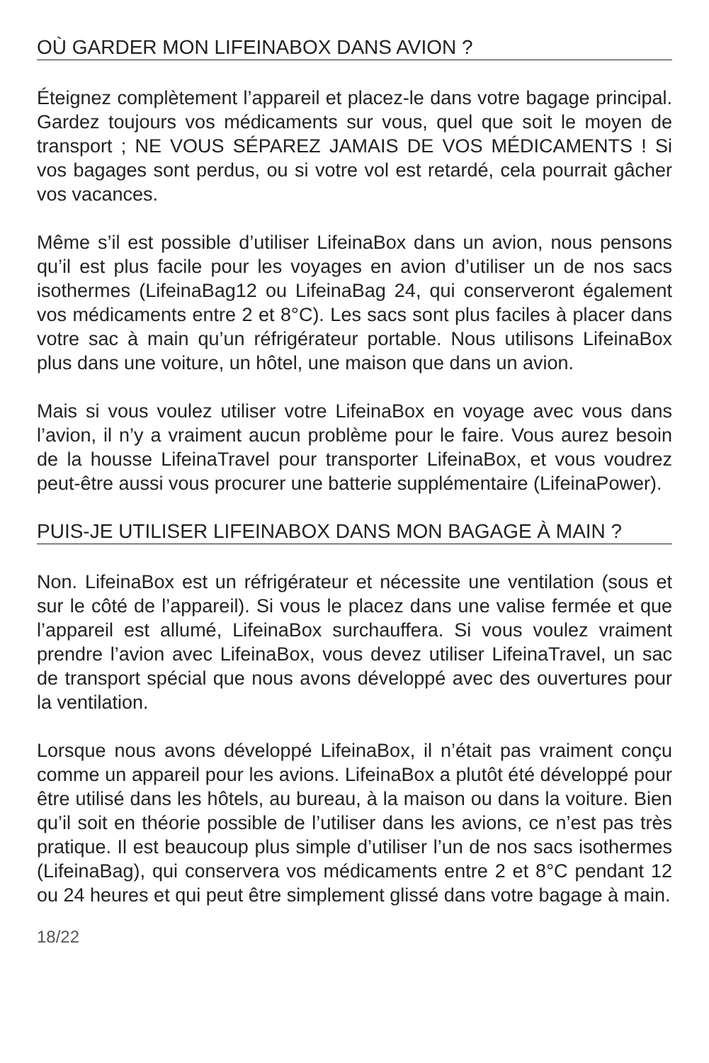OÙ GARDER MON LIFEINABOX DANS AVION ?
Éteignez complètement l’appareil et placez-le dans votre bagage principal. Gardez toujours vos médicaments sur vous, quel que soit le moyen de transport ; NE VOUS SÉPAREZ JAMAIS DE VOS MÉDICAMENTS ! Si vos bagages sont perdus, ou si votre vol est retardé, cela pourrait gâcher vos vacances.
Même s’il est possible d’utiliser LifeinaBox dans un avion, nous pensons qu’il est plus facile pour les voyages en avion d’utiliser un de nos sacs isothermes (LifeinaBag12 ou LifeinaBag 24, qui conserveront également vos médicaments entre 2 et 8°C). Les sacs sont plus faciles à placer dans votre sac à main qu’un réfrigérateur portable. Nous utilisons LifeinaBox plus dans une voiture, un hôtel, une maison que dans un avion.
Mais si vous voulez utiliser votre LifeinaBox en voyage avec vous dans l’avion, il n’y a vraiment aucun problème pour le faire. Vous aurez besoin de la housse LifeinaTravel pour transporter LifeinaBox, et vous voudrez peut-être aussi vous procurer une batterie supplémentaire (LifeinaPower).
PUIS-JE UTILISER LIFEINABOX DANS MON BAGAGE À MAIN ?
Non. LifeinaBox est un réfrigérateur et nécessite une ventilation (sous et sur le côté de l’appareil). Si vous le placez dans une valise fermée et que l’appareil est allumé, LifeinaBox surchauffera. Si vous voulez vraiment prendre l’avion avec LifeinaBox, vous devez utiliser LifeinaTravel, un sac de transport spécial que nous avons développé avec des ouvertures pour la ventilation.
Lorsque nous avons développé LifeinaBox, il n’était pas vraiment conçu comme un appareil pour les avions. LifeinaBox a plutôt été développé pour être utilisé dans les hôtels, au bureau, à la maison ou dans la voiture. Bien qu’il soit en théorie possible de l’utiliser dans les avions, ce n’est pas très pratique. Il est beaucoup plus simple d’utiliser l’un de nos sacs isothermes (LifeinaBag), qui conservera vos médicaments entre 2 et 8°C pendant 12 ou 24 heures et qui peut être simplement glissé dans votre bagage à main.
18/22